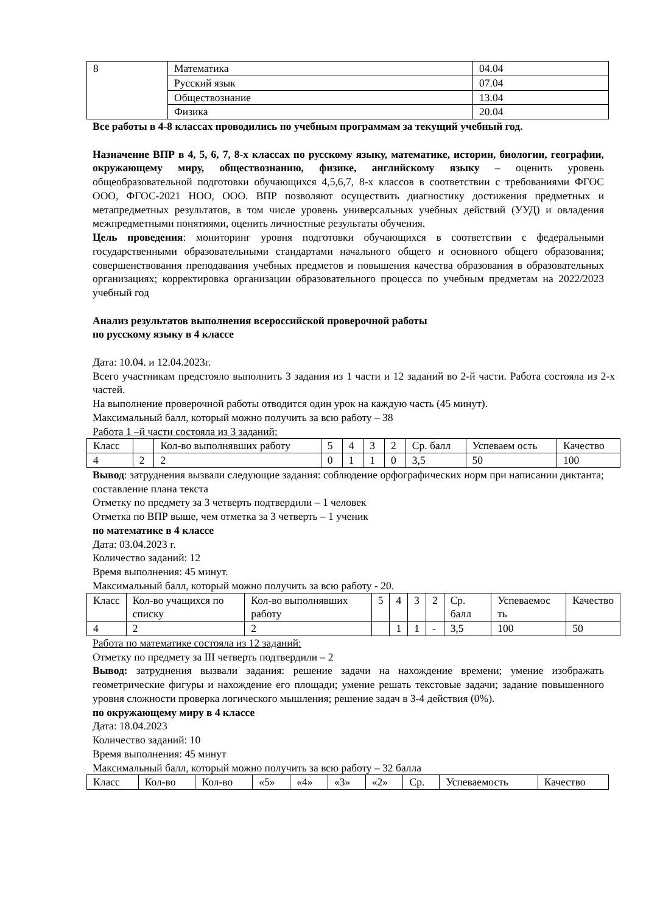| 8 | Математика | 04.04 |
| | Русский язык | 07.04 |
| | Обществознание | 13.04 |
| | Физика | 20.04 |
Все работы в 4-8 классах проводились по учебным программам за текущий учебный год.
Назначение ВПР в 4, 5, 6, 7, 8-х классах по русскому языку, математике, истории, биологии, географии, окружающему миру, обществознанию, физике, английскому языку – оценить уровень общеобразовательной подготовки обучающихся 4,5,6,7, 8-х классов в соответствии с требованиями ФГОС ООО, ФГОС-2021 НОО, ООО. ВПР позволяют осуществить диагностику достижения предметных и метапредметных результатов, в том числе уровень универсальных учебных действий (УУД) и овладения межпредметными понятиями, оценить личностные результаты обучения.
Цель проведения: мониторинг уровня подготовки обучающихся в соответствии с федеральными государственными образовательными стандартами начального общего и основного общего образования; совершенствования преподавания учебных предметов и повышения качества образования в образовательных организациях; корректировка организации образовательного процесса по учебным предметам на 2022/2023 учебный год
Анализ результатов выполнения всероссийской проверочной работы
по русскому языку в 4 классе
Дата: 10.04. и 12.04.2023г.
Всего участникам предстояло выполнить 3 задания из 1 части и 12 заданий во 2-й части. Работа состояла из 2-х частей.
На выполнение проверочной работы отводится один урок на каждую часть (45 минут).
Максимальный балл, который можно получить за всю работу – 38
Работа 1 –й части состояла из 3 заданий:
| Класс | | Кол-во выполнявших работу | 5 | 4 | 3 | 2 | Ср. балл | Успеваем ость | Качество |
| 4 | 2 | 2 | 0 | 1 | 1 | 0 | 3,5 | 50 | 100 |
Вывод: затруднения вызвали следующие задания: соблюдение орфографических норм при написании диктанта; составление плана текста
Отметку по предмету за 3 четверть подтвердили – 1 человек
Отметка по ВПР выше, чем отметка за 3 четверть – 1 ученик
по математике в 4 классе
Дата: 03.04.2023 г.
Количество заданий: 12
Время выполнения: 45 минут.
Максимальный балл, который можно получить за всю работу - 20.
| Класс | Кол-во учащихся по списку | Кол-во выполнявших работу | 5 | 4 | 3 | 2 | Ср. балл | Успеваемос ть | Качество |
| 4 | 2 | 2 | | 1 | 1 | - | 3,5 | 100 | 50 |
Работа по математике состояла из 12 заданий:
Отметку по предмету за III четверть подтвердили – 2
Вывод: затруднения вызвали задания: решение задачи на нахождение времени; умение изображать геометрические фигуры и нахождение его площади; умение решать текстовые задачи; задание повышенного уровня сложности проверка логического мышления; решение задач в 3-4 действия (0%).
по окружающему миру в 4 классе
Дата: 18.04.2023
Количество заданий: 10
Время выполнения: 45 минут
Максимальный балл, который можно получить за всю работу – 32 балла
| Класс | Кол-во | Кол-во | «5» | «4» | «3» | «2» | Ср. | Успеваемость | Качество |